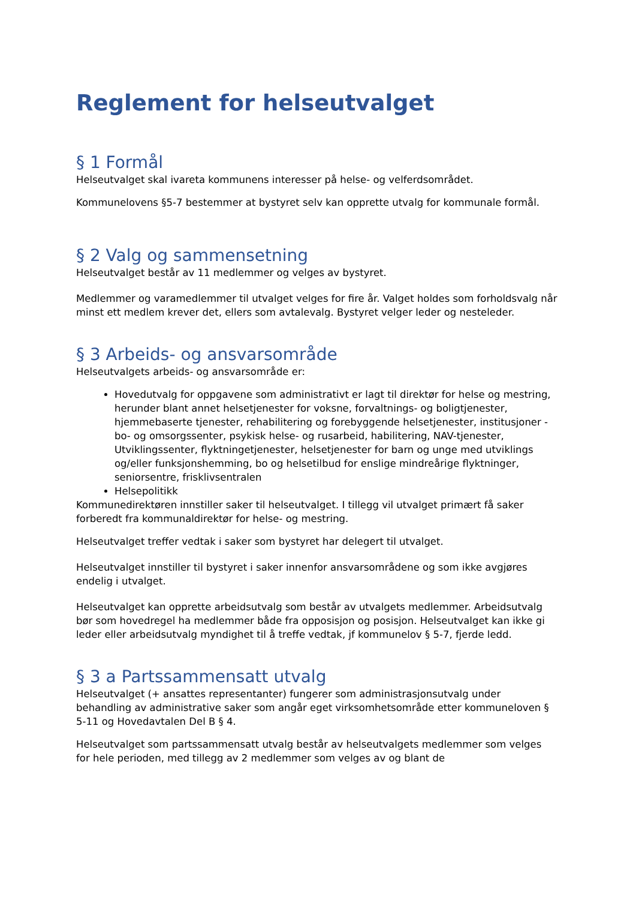Reglement for helseutvalget
§ 1 Formål
Helseutvalget skal ivareta kommunens interesser på helse- og velferdsområdet.
Kommunelovens §5-7 bestemmer at bystyret selv kan opprette utvalg for kommunale formål.
§ 2 Valg og sammensetning
Helseutvalget består av 11 medlemmer og velges av bystyret.
Medlemmer og varamedlemmer til utvalget velges for fire år. Valget holdes som forholdsvalg når minst ett medlem krever det, ellers som avtalevalg. Bystyret velger leder og nesteleder.
§ 3 Arbeids- og ansvarsområde
Helseutvalgets arbeids- og ansvarsområde er:
Hovedutvalg for oppgavene som administrativt er lagt til direktør for helse og mestring, herunder blant annet helsetjenester for voksne, forvaltnings- og boligtjenester, hjemmebaserte tjenester, rehabilitering og forebyggende helsetjenester, institusjoner - bo- og omsorgssenter, psykisk helse- og rusarbeid, habilitering, NAV-tjenester, Utviklingssenter, flyktningetjenester, helsetjenester for barn og unge med utviklings og/eller funksjonshemming, bo og helsetilbud for enslige mindreårige flyktninger, seniorsentre, frisklivsentralen
Helsepolitikk
Kommunedirektøren innstiller saker til helseutvalget. I tillegg vil utvalget primært få saker forberedt fra kommunaldirektør for helse- og mestring.
Helseutvalget treffer vedtak i saker som bystyret har delegert til utvalget.
Helseutvalget innstiller til bystyret i saker innenfor ansvarsområdene og som ikke avgjøres endelig i utvalget.
Helseutvalget kan opprette arbeidsutvalg som består av utvalgets medlemmer. Arbeidsutvalg bør som hovedregel ha medlemmer både fra opposisjon og posisjon. Helseutvalget kan ikke gi leder eller arbeidsutvalg myndighet til å treffe vedtak, jf kommunelov § 5-7, fjerde ledd.
§ 3 a Partssammensatt utvalg
Helseutvalget (+ ansattes representanter) fungerer som administrasjonsutvalg under behandling av administrative saker som angår eget virksomhetsområde etter kommuneloven § 5-11 og Hovedavtalen Del B § 4.
Helseutvalget som partssammensatt utvalg består av helseutvalgets medlemmer som velges for hele perioden, med tillegg av 2 medlemmer som velges av og blant de